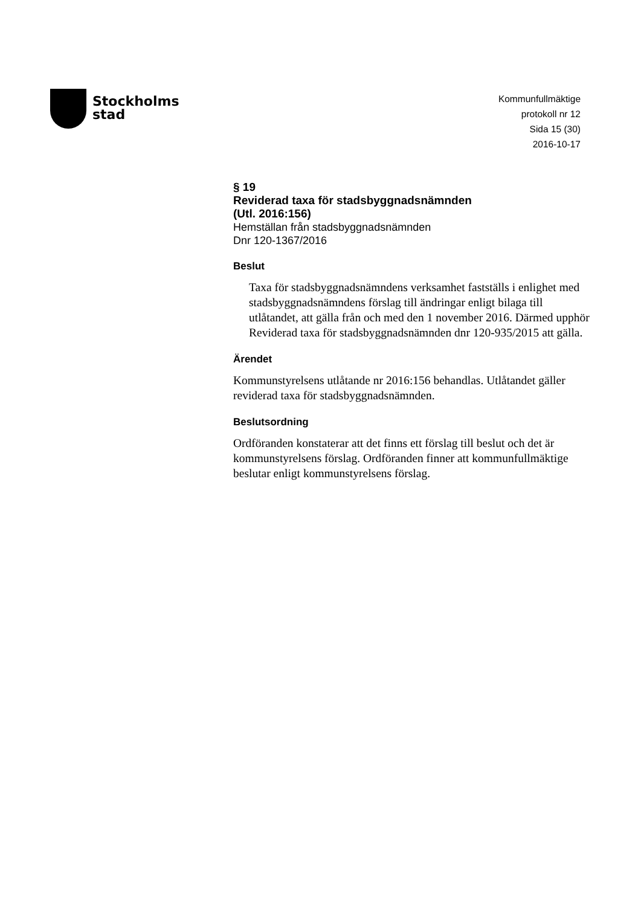Stockholms
stad
Kommunfullmäktige
protokoll nr 12
Sida 15 (30)
2016-10-17
§ 19
Reviderad taxa för stadsbyggnadsnämnden
(Utl. 2016:156)
Hemställan från stadsbyggnadsnämnden
Dnr 120-1367/2016
Beslut
Taxa för stadsbyggnadsnämndens verksamhet fastställs i enlighet med stadsbyggnadsnämndens förslag till ändringar enligt bilaga till utlåtandet, att gälla från och med den 1 november 2016. Därmed upphör Reviderad taxa för stadsbyggnadsnämnden dnr 120-935/2015 att gälla.
Ärendet
Kommunstyrelsens utlåtande nr 2016:156 behandlas. Utlåtandet gäller reviderad taxa för stadsbyggnadsnämnden.
Beslutsordning
Ordföranden konstaterar att det finns ett förslag till beslut och det är kommunstyrelsens förslag. Ordföranden finner att kommunfullmäktige beslutar enligt kommunstyrelsens förslag.